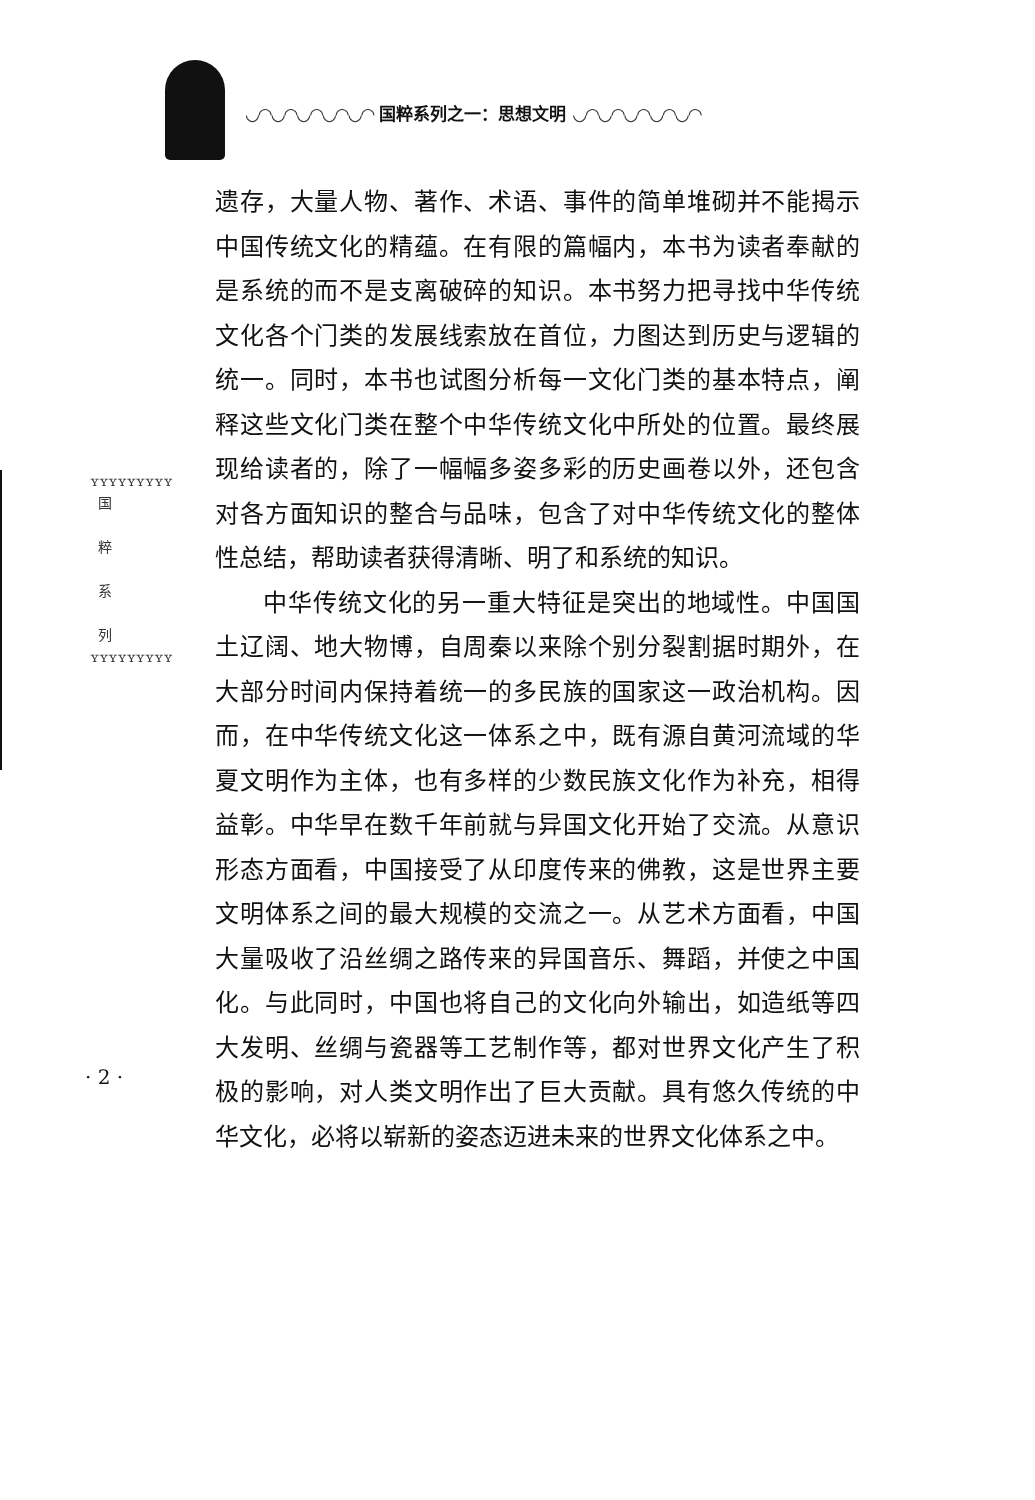◡◠◡◠◡◠◡◠◡◠ 国粹系列之一：思想文明 ◡◠◡◠◡◠◡◠◡◠
ʏʏʏʏʏʏʏʏʏ
国
粹
系
列
ʏʏʏʏʏʏʏʏʏ
· 2 ·
遗存，大量人物、著作、术语、事件的简单堆砌并不能揭示中国传统文化的精蕴。在有限的篇幅内，本书为读者奉献的是系统的而不是支离破碎的知识。本书努力把寻找中华传统文化各个门类的发展线索放在首位，力图达到历史与逻辑的统一。同时，本书也试图分析每一文化门类的基本特点，阐释这些文化门类在整个中华传统文化中所处的位置。最终展现给读者的，除了一幅幅多姿多彩的历史画卷以外，还包含对各方面知识的整合与品味，包含了对中华传统文化的整体性总结，帮助读者获得清晰、明了和系统的知识。
中华传统文化的另一重大特征是突出的地域性。中国国土辽阔、地大物博，自周秦以来除个别分裂割据时期外，在大部分时间内保持着统一的多民族的国家这一政治机构。因而，在中华传统文化这一体系之中，既有源自黄河流域的华夏文明作为主体，也有多样的少数民族文化作为补充，相得益彰。中华早在数千年前就与异国文化开始了交流。从意识形态方面看，中国接受了从印度传来的佛教，这是世界主要文明体系之间的最大规模的交流之一。从艺术方面看，中国大量吸收了沿丝绸之路传来的异国音乐、舞蹈，并使之中国化。与此同时，中国也将自己的文化向外输出，如造纸等四大发明、丝绸与瓷器等工艺制作等，都对世界文化产生了积极的影响，对人类文明作出了巨大贡献。具有悠久传统的中华文化，必将以崭新的姿态迈进未来的世界文化体系之中。